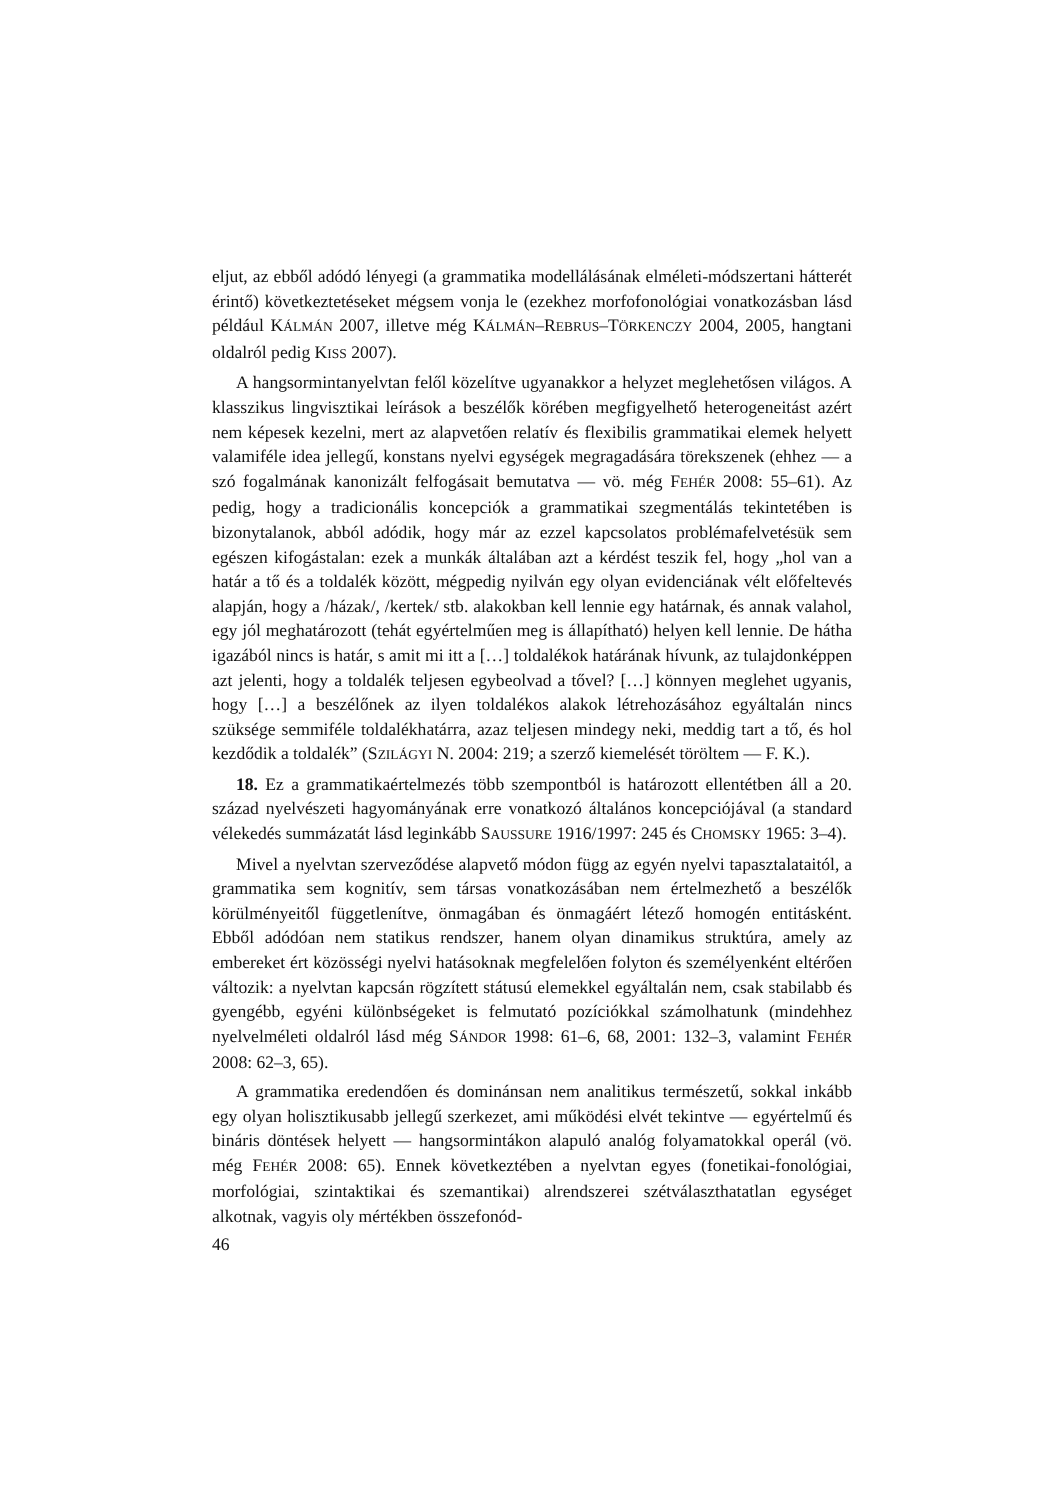eljut, az ebből adódó lényegi (a grammatika modellálásának elméleti-módszertani hátterét érintő) következtetéseket mégsem vonja le (ezekhez morfofonológiai vonatkozásban lásd például KÁLMÁN 2007, illetve még KÁLMÁN–REBRUS–TÖRKENCZY 2004, 2005, hangtani oldalról pedig KISS 2007).
A hangsormintanyelvtan felől közelítve ugyanakkor a helyzet meglehetősen világos. A klasszikus lingvisztikai leírások a beszélők körében megfigyelhető heterogeneitást azért nem képesek kezelni, mert az alapvetően relatív és flexibilis grammatikai elemek helyett valamiféle idea jellegű, konstans nyelvi egységek megragadására törekszenek (ehhez — a szó fogalmának kanonizált felfogásait bemutatva — vö. még FEHÉR 2008: 55–61). Az pedig, hogy a tradicionális koncepciók a grammatikai szegmentálás tekintetében is bizonytalanok, abból adódik, hogy már az ezzel kapcsolatos problémafelvetésük sem egészen kifogástalan: ezek a munkák általában azt a kérdést teszik fel, hogy „hol van a határ a tő és a toldalék között, mégpedig nyilván egy olyan evidenciának vélt előfeltevés alapján, hogy a /házak/, /kertek/ stb. alakokban kell lennie egy határnak, és annak valahol, egy jól meghatározott (tehát egyértelműen meg is állapítható) helyen kell lennie. De hátha igazából nincs is határ, s amit mi itt a […] toldalékok határának hívunk, az tulajdonképpen azt jelenti, hogy a toldalék teljesen egybeolvad a tővel? […] könnyen meglehet ugyanis, hogy […] a beszélőnek az ilyen toldalékos alakok létrehozásához egyáltalán nincs szüksége semmiféle toldalékhatárra, azaz teljesen mindegy neki, meddig tart a tő, és hol kezdődik a toldalék” (SZILÁGYI N. 2004: 219; a szerző kiemelését töröltem — F. K.).
18. Ez a grammatikaértelmezés több szempontból is határozott ellentétben áll a 20. század nyelvészeti hagyományának erre vonatkozó általános koncepciójával (a standard vélekedés summázatát lásd leginkább SAUSSURE 1916/1997: 245 és CHOMSKY 1965: 3–4).
Mivel a nyelvtan szerveződése alapvető módon függ az egyén nyelvi tapasztalataitól, a grammatika sem kognitív, sem társas vonatkozásában nem értelmezhető a beszélők körülményeitől függetlenítve, önmagában és önmagáért létező homogén entitásként. Ebből adódóan nem statikus rendszer, hanem olyan dinamikus struktúra, amely az embereket ért közösségi nyelvi hatásoknak megfelelően folyton és személyenként eltérően változik: a nyelvtan kapcsán rögzített státusú elemekkel egyáltalán nem, csak stabilabb és gyengébb, egyéni különbségeket is felmutató pozíciókkal számolhatunk (mindehhez nyelvelméleti oldalról lásd még SÁNDOR 1998: 61–6, 68, 2001: 132–3, valamint FEHÉR 2008: 62–3, 65).
A grammatika eredendően és dominánsan nem analitikus természetű, sokkal inkább egy olyan holisztikusabb jellegű szerkezet, ami működési elvét tekintve — egyértelmű és bináris döntések helyett — hangsormintákon alapuló analóg folyamatokkal operál (vö. még FEHÉR 2008: 65). Ennek következtében a nyelvtan egyes (fonetikai-fonológiai, morfológiai, szintaktikai és szemantikai) alrendszerei szétválaszthatatlan egységet alkotnak, vagyis oly mértékben összefonód-
46